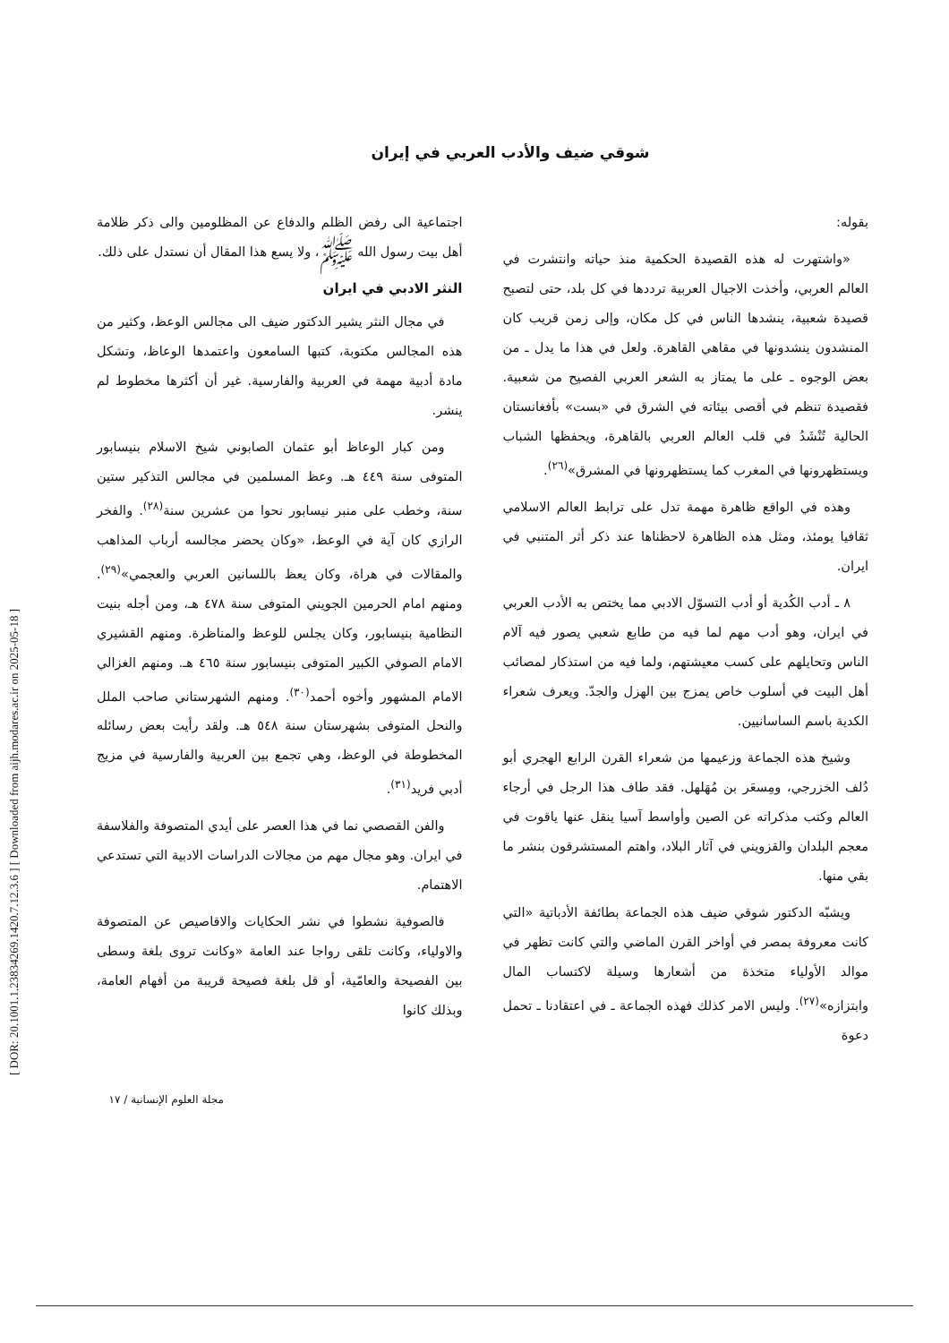[ DOR: 20.1001.1.23834269.1420.7.12.3.6 ] [ Downloaded from aijh.modares.ac.ir on 2025-05-18 ]
شوقي ضيف والأدب العربي في إيران
بقوله:
«واشتهرت له هذه القصيدة الحكمية منذ حياته وانتشرت في العالم العربي، وأخذت الاجيال العربية ترددها في كل بلد، حتى لتصبح قصيدة شعبية، ينشدها الناس في كل مكان، وإلى زمن قريب كان المنشدون ينشدونها في مقاهي القاهرة. ولعل في هذا ما يدل ـ من بعض الوجوه ـ على ما يمتاز به الشعر العربي الفصيح من شعبية. فقصيدة تنظم في أقصى بيئاته في الشرق في «بست» بأفغانستان الحالية تُنْشَدُ في قلب العالم العربي بالقاهرة، ويحفظها الشباب ويستظهرونها في المغرب كما يستظهرونها في المشرق»<sup>(٢٦)</sup>.
وهذه في الواقع ظاهرة مهمة تدل على ترابط العالم الاسلامي ثقافيا يومئذ، ومثل هذه الظاهرة لاحظناها عند ذكر أثر المتنبي في ايران.
٨ ـ أدب الكُدية أو أدب التسوّل الادبي مما يختص به الأدب العربي في ايران، وهو أدب مهم لما فيه من طابع شعبي يصور فيه آلام الناس وتحايلهم على كسب معيشتهم، ولما فيه من استذكار لمصائب أهل البيت في أسلوب خاص يمزج بين الهزل والجدّ. ويعرف شعراء الكدية باسم الساسانيين.
وشيخ هذه الجماعة وزعيمها من شعراء القرن الرابع الهجري أبو دُلف الخزرجي، ومِسعَر بن مُهَلهل. فقد طاف هذا الرجل في أرجاء العالم وكتب مذكراته عن الصين وأواسط آسيا ينقل عنها ياقوت في معجم البلدان والقزويني في آثار البلاد، واهتم المستشرقون بنشر ما بقي منها.
ويشبّه الدكتور شوقي ضيف هذه الجماعة بطائفة الأدباتية «التي كانت معروفة بمصر في أواخر القرن الماضي والتي كانت تظهر في موالد الأولياء متخذة من أشعارها وسيلة لاكتساب المال وابتزازه»<sup>(٢٧)</sup>. وليس الامر كذلك فهذه الجماعة ـ في اعتقادنا ـ تحمل دعوة
اجتماعية الى رفض الظلم والدفاع عن المظلومين والى ذكر ظلامة أهل بيت رسول الله ﷺ، ولا يسع هذا المقال أن نستدل على ذلك.
النثر الادبي في ايران
في مجال النثر يشير الدكتور ضيف الى مجالس الوعظ، وكثير من هذه المجالس مكتوبة، كتبها السامعون واعتمدها الوعاظ، وتشكل مادة أدبية مهمة في العربية والفارسية. غير أن أكثرها مخطوط لم ينشر.
ومن كبار الوعاظ أبو عثمان الصابوني شيخ الاسلام بنيسابور المتوفى سنة ٤٤٩ هـ. وعظ المسلمين في مجالس التذكير ستين سنة، وخطب على منبر نيسابور نحوا من عشرين سنة<sup>(٢٨)</sup>. والفخر الرازي كان آية في الوعظ، «وكان يحضر مجالسه أرباب المذاهب والمقالات في هراة، وكان يعظ باللسانين العربي والعجمي»<sup>(٢٩)</sup>. ومنهم امام الحرمين الجويني المتوفى سنة ٤٧٨ هـ، ومن أجله بنيت النظامية بنيسابور، وكان يجلس للوعظ والمناظرة. ومنهم القشيري الامام الصوفي الكبير المتوفى بنيسابور سنة ٤٦٥ هـ. ومنهم الغزالي الامام المشهور وأخوه أحمد<sup>(٣٠)</sup>. ومنهم الشهرستاني صاحب الملل والنحل المتوفى بشهرستان سنة ٥٤٨ هـ. ولقد رأيت بعض رسائله المخطوطة في الوعظ، وهي تجمع بين العربية والفارسية في مزيج أدبي فريد<sup>(٣١)</sup>.
والفن القصصي نما في هذا العصر على أيدي المتصوفة والفلاسفة في ايران. وهو مجال مهم من مجالات الدراسات الادبية التي تستدعي الاهتمام.
فالصوفية نشطوا في نشر الحكايات والاقاصيص عن المتصوفة والاولياء، وكانت تلقى رواجا عند العامة «وكانت تروى بلغة وسطى بين الفصيحة والعامّية، أو قل بلغة فصيحة قريبة من أفهام العامة، وبذلك كانوا
مجلة العلوم الإنسانية / ١٧